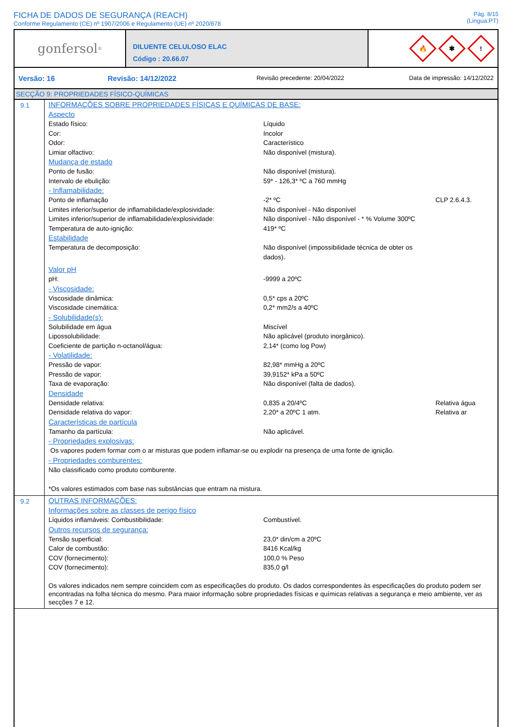FICHA DE DADOS DE SEGURANÇA (REACH)
Conforme Regulamento (CE) nº 1907/2006 e Regulamento (UE) nº 2020/878
Pág. 8/15
(Lingua:PT)
gonfersol<sup>®</sup>
DILUENTE CELULOSO ELAC
Código : 20.66.07
🔥
✱
!
Versão: 16 Revisão: 14/12/2022 Revisão precedente: 20/04/2022 Data de impressão: 14/12/2022
SECÇÃO 9: PROPRIEDADES FÍSICO-QUÍMICAS
9.1
INFORMAÇÕES SOBRE PROPRIEDADES FÍSICAS E QUÍMICAS DE BASE:
Aspecto
| Estado físico: | Líquido | |
| Cor: | Incolor | |
| Odor: | Característico | |
| Limiar olfactivo: | Não disponível (mistura). | |
Mudança de estado
| Ponto de fusão: | Não disponível (mistura). | |
| Intervalo de ebulição: | 59* - 126,3* ºC a 760 mmHg | |
- Inflamabilidade:
| Ponto de inflamação | -2* ºC | CLP 2.6.4.3. |
| Limites inferior/superior de inflamabilidade/explosividade: | Não disponível - Não disponível | |
| Limites inferior/superior de inflamabilidade/explosividade: | Não disponível - Não disponível - * % Volume 300ºC | |
| Temperatura de auto-ignição: | 419* ºC | |
Estabilidade
| Temperatura de decomposição: | Não disponível (impossibilidade técnica de obter os dados). | |
Valor pH
| pH: | -9999 a 20ºC | |
- Viscosidade:
| Viscosidade dinâmica: | 0,5* cps a 20ºC | |
| Viscosidade cinemática: | 0,2* mm2/s a 40ºC | |
- Solubilidade(s):
| Solubilidade em água | Miscível | |
| Lipossolubilidade: | Não aplicável (produto inorgânico). | |
| Coeficiente de partição n-octanol/água: | 2,14* (como log Pow) | |
- Volatilidade:
| Pressão de vapor: | 82,98* mmHg a 20ºC | |
| Pressão de vapor: | 39,9152* kPa a 50ºC | |
| Taxa de evaporação: | Não disponível (falta de dados). | |
Densidade
| Densidade relativa: | 0,835 a 20/4ºC | Relativa água |
| Densidade relativa do vapor: | 2,20* a 20ºC 1 atm. | Relativa ar |
Características de partícula
| Tamanho da partícula: | Não aplicável. | |
- Propriedades explosivas:
Os vapores podem formar com o ar misturas que podem inflamar-se ou explodir na presença de uma fonte de ignição.
- Propriedades comburentes:
Não classificado como produto comburente.
*Os valores estimados com base nas substâncias que entram na mistura.
9.2
OUTRAS INFORMAÇÕES:
Informações sobre as classes de perigo físico
| Líquidos inflamáveis: Combustibilidade: | Combustível. | |
Outros recursos de segurança:
| Tensão superficial: | 23,0* din/cm a 20ºC | |
| Calor de combustão: | 8416 Kcal/kg | |
| COV (fornecimento): | 100,0 % Peso | |
| COV (fornecimento): | 835,0 g/l | |
Os valores indicados nem sempre coincidem com as especificações do produto. Os dados correspondentes às especificações do produto podem ser encontradas na folha técnica do mesmo. Para maior informação sobre propriedades físicas e químicas relativas a segurança e meio ambiente, ver as secções 7 e 12.